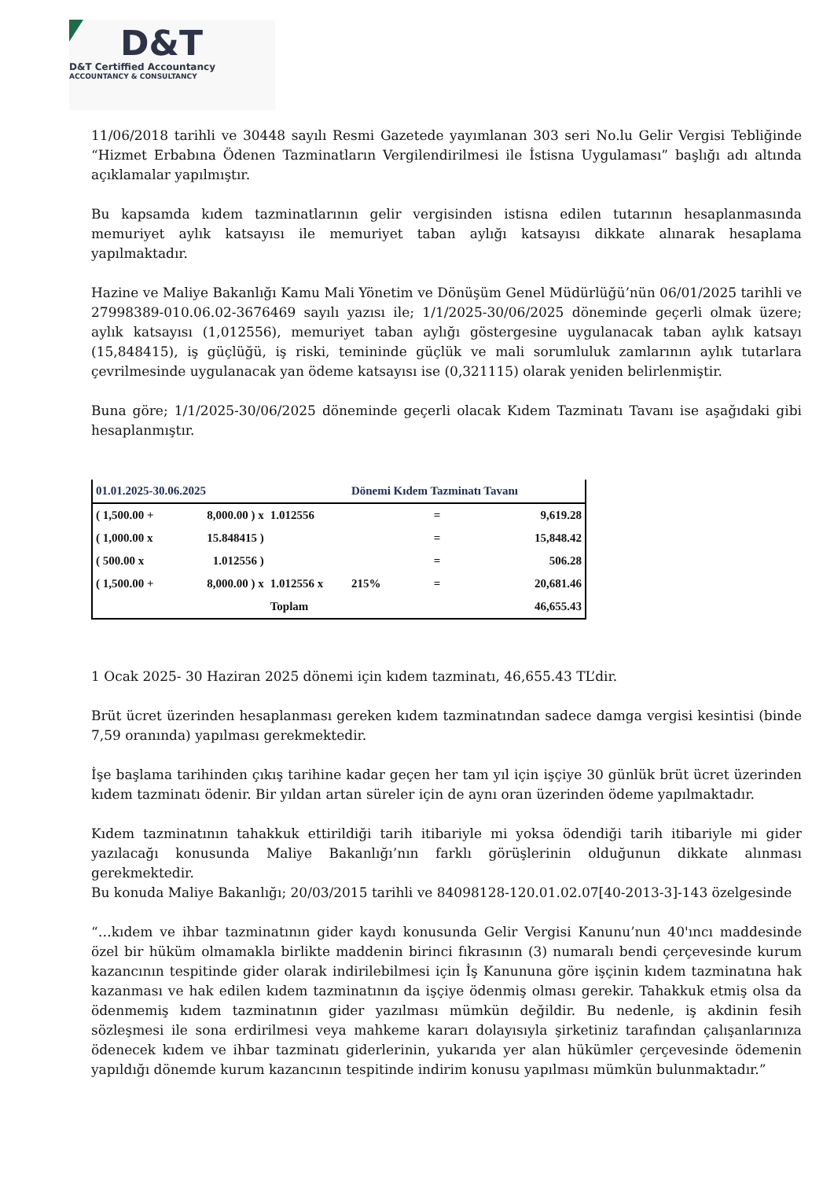D&T
D&T Certiffied Accountancy
ACCOUNTANCY & CONSULTANCY
11/06/2018 tarihli ve 30448 sayılı Resmi Gazetede yayımlanan 303 seri No.lu Gelir Vergisi Tebliğinde “Hizmet Erbabına Ödenen Tazminatların Vergilendirilmesi ile İstisna Uygulaması” başlığı adı altında açıklamalar yapılmıştır.
Bu kapsamda kıdem tazminatlarının gelir vergisinden istisna edilen tutarının hesaplanmasında memuriyet aylık katsayısı ile memuriyet taban aylığı katsayısı dikkate alınarak hesaplama yapılmaktadır.
Hazine ve Maliye Bakanlığı Kamu Mali Yönetim ve Dönüşüm Genel Müdürlüğü’nün 06/01/2025 tarihli ve 27998389-010.06.02-3676469 sayılı yazısı ile; 1/1/2025-30/06/2025 döneminde geçerli olmak üzere; aylık katsayısı (1,012556), memuriyet taban aylığı göstergesine uygulanacak taban aylık katsayı (15,848415), iş güçlüğü, iş riski, temininde güçlük ve mali sorumluluk zamlarının aylık tutarlara çevrilmesinde uygulanacak yan ödeme katsayısı ise (0,321115) olarak yeniden belirlenmiştir.
Buna göre; 1/1/2025-30/06/2025 döneminde geçerli olacak Kıdem Tazminatı Tavanı ise aşağıdaki gibi hesaplanmıştır.
| 01.01.2025-30.06.2025 | | | Dönemi Kıdem Tazminatı Tavanı | | |
| --- | --- | --- | --- | --- | --- |
| ( 1,500.00 + | 8,000.00 ) x | 1.012556 | | = | 9,619.28 |
| ( 1,000.00 x | 15.848415 ) | | | = | 15,848.42 |
| ( 500.00 x | 1.012556 ) | | | = | 506.28 |
| ( 1,500.00 + | 8,000.00 ) x | 1.012556 x | 215% | = | 20,681.46 |
| | | Toplam | | | 46,655.43 |
1 Ocak 2025- 30 Haziran 2025 dönemi için kıdem tazminatı, 46,655.43 TL’dir.
Brüt ücret üzerinden hesaplanması gereken kıdem tazminatından sadece damga vergisi kesintisi (binde 7,59 oranında) yapılması gerekmektedir.
İşe başlama tarihinden çıkış tarihine kadar geçen her tam yıl için işçiye 30 günlük brüt ücret üzerinden kıdem tazminatı ödenir. Bir yıldan artan süreler için de aynı oran üzerinden ödeme yapılmaktadır.
Kıdem tazminatının tahakkuk ettirildiği tarih itibariyle mi yoksa ödendiği tarih itibariyle mi gider yazılacağı konusunda Maliye Bakanlığı’nın farklı görüşlerinin olduğunun dikkate alınması gerekmektedir.
Bu konuda Maliye Bakanlığı; 20/03/2015 tarihli ve 84098128-120.01.02.07[40-2013-3]-143 özelgesinde
“…kıdem ve ihbar tazminatının gider kaydı konusunda Gelir Vergisi Kanunu’nun 40'ıncı maddesinde özel bir hüküm olmamakla birlikte maddenin birinci fıkrasının (3) numaralı bendi çerçevesinde kurum kazancının tespitinde gider olarak indirilebilmesi için İş Kanununa göre işçinin kıdem tazminatına hak kazanması ve hak edilen kıdem tazminatının da işçiye ödenmiş olması gerekir. Tahakkuk etmiş olsa da ödenmemiş kıdem tazminatının gider yazılması mümkün değildir. Bu nedenle, iş akdinin fesih sözleşmesi ile sona erdirilmesi veya mahkeme kararı dolayısıyla şirketiniz tarafından çalışanlarınıza ödenecek kıdem ve ihbar tazminatı giderlerinin, yukarıda yer alan hükümler çerçevesinde ödemenin yapıldığı dönemde kurum kazancının tespitinde indirim konusu yapılması mümkün bulunmaktadır.”